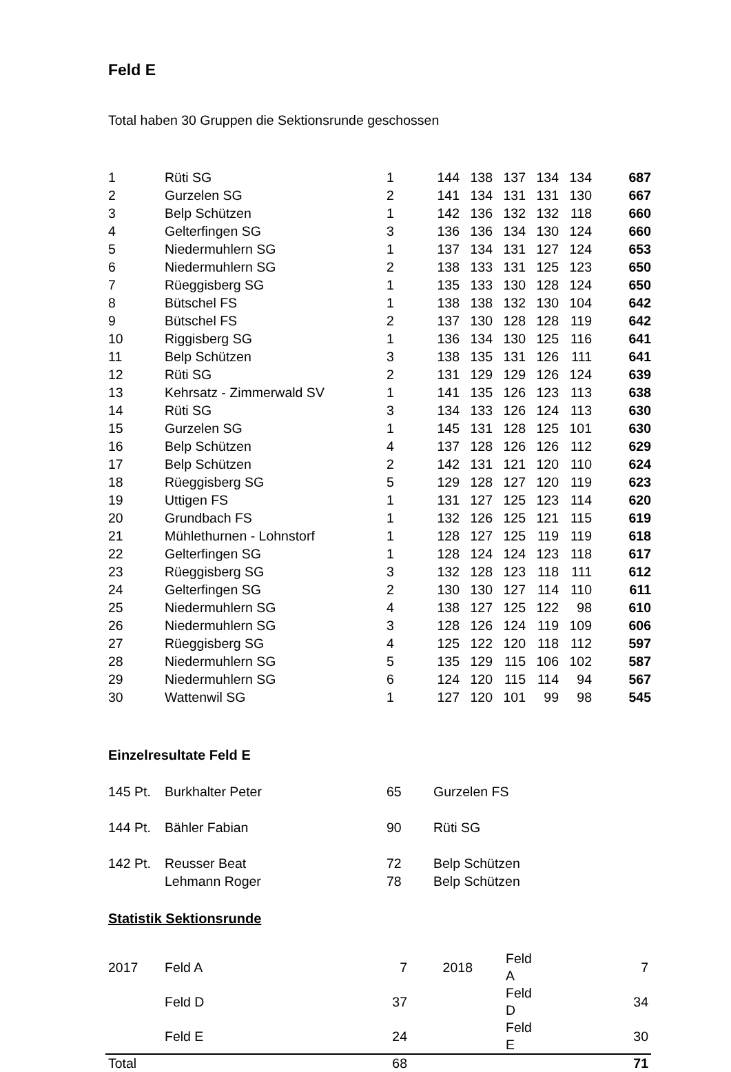Feld E
Total haben 30 Gruppen die Sektionsrunde geschossen
| 1 | Rüti SG | 1 | 144 | 138 | 137 | 134 | 134 | 687 |
| 2 | Gurzelen SG | 2 | 141 | 134 | 131 | 131 | 130 | 667 |
| 3 | Belp Schützen | 1 | 142 | 136 | 132 | 132 | 118 | 660 |
| 4 | Gelterfingen SG | 3 | 136 | 136 | 134 | 130 | 124 | 660 |
| 5 | Niedermuhlern SG | 1 | 137 | 134 | 131 | 127 | 124 | 653 |
| 6 | Niedermuhlern SG | 2 | 138 | 133 | 131 | 125 | 123 | 650 |
| 7 | Rüeggisberg SG | 1 | 135 | 133 | 130 | 128 | 124 | 650 |
| 8 | Bütschel FS | 1 | 138 | 138 | 132 | 130 | 104 | 642 |
| 9 | Bütschel FS | 2 | 137 | 130 | 128 | 128 | 119 | 642 |
| 10 | Riggisberg SG | 1 | 136 | 134 | 130 | 125 | 116 | 641 |
| 11 | Belp Schützen | 3 | 138 | 135 | 131 | 126 | 111 | 641 |
| 12 | Rüti SG | 2 | 131 | 129 | 129 | 126 | 124 | 639 |
| 13 | Kehrsatz - Zimmerwald SV | 1 | 141 | 135 | 126 | 123 | 113 | 638 |
| 14 | Rüti SG | 3 | 134 | 133 | 126 | 124 | 113 | 630 |
| 15 | Gurzelen SG | 1 | 145 | 131 | 128 | 125 | 101 | 630 |
| 16 | Belp Schützen | 4 | 137 | 128 | 126 | 126 | 112 | 629 |
| 17 | Belp Schützen | 2 | 142 | 131 | 121 | 120 | 110 | 624 |
| 18 | Rüeggisberg SG | 5 | 129 | 128 | 127 | 120 | 119 | 623 |
| 19 | Uttigen FS | 1 | 131 | 127 | 125 | 123 | 114 | 620 |
| 20 | Grundbach FS | 1 | 132 | 126 | 125 | 121 | 115 | 619 |
| 21 | Mühlethurnen - Lohnstorf | 1 | 128 | 127 | 125 | 119 | 119 | 618 |
| 22 | Gelterfingen SG | 1 | 128 | 124 | 124 | 123 | 118 | 617 |
| 23 | Rüeggisberg SG | 3 | 132 | 128 | 123 | 118 | 111 | 612 |
| 24 | Gelterfingen SG | 2 | 130 | 130 | 127 | 114 | 110 | 611 |
| 25 | Niedermuhlern SG | 4 | 138 | 127 | 125 | 122 | 98 | 610 |
| 26 | Niedermuhlern SG | 3 | 128 | 126 | 124 | 119 | 109 | 606 |
| 27 | Rüeggisberg SG | 4 | 125 | 122 | 120 | 118 | 112 | 597 |
| 28 | Niedermuhlern SG | 5 | 135 | 129 | 115 | 106 | 102 | 587 |
| 29 | Niedermuhlern SG | 6 | 124 | 120 | 115 | 114 | 94 | 567 |
| 30 | Wattenwil SG | 1 | 127 | 120 | 101 | 99 | 98 | 545 |
Einzelresultate Feld E
| 145 Pt. | Burkhalter Peter | 65 | Gurzelen FS |
| 144 Pt. | Bähler Fabian | 90 | Rüti SG |
| 142 Pt. | Reusser Beat | 72 | Belp Schützen |
| | Lehmann Roger | 78 | Belp Schützen |
Statistik Sektionsrunde
| 2017 | Feld A | 7 | 2018 | Feld A | 7 |
| | Feld D | 37 | | Feld D | 34 |
| | Feld E | 24 | | Feld E | 30 |
| Total | | 68 | | | 71 |